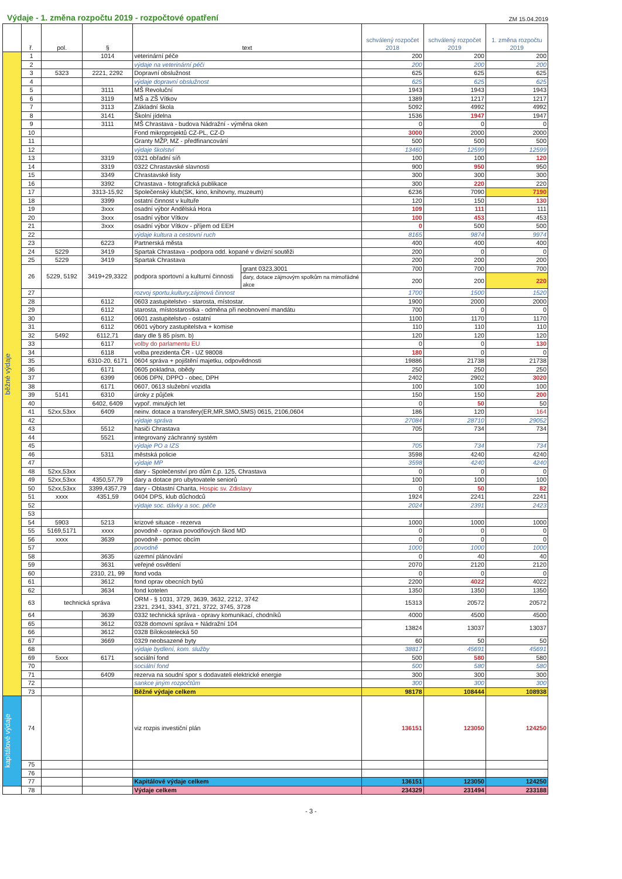Výdaje - 1. změna rozpočtu 2019 - rozpočtové opatření
ZM 15.04.2019
| | ř. | pol. | § | text | | schválený rozpočet 2018 | schválený rozpočet 2019 | 1. změna rozpočtu 2019 |
| --- | --- | --- | --- | --- | --- | --- | --- | --- |
| běžné výdaje | 1 | | 1014 | veterinární péče | | 200 | 200 | 200 |
| | 2 | | | výdaje na veterinární péči | | 200 | 200 | 200 |
| | 3 | 5323 | 2221, 2292 | Dopravní obslužnost | | 625 | 625 | 625 |
| | 4 | | | výdaje dopravní obslužnost | | 625 | 625 | 625 |
| | 5 | | 3111 | MŠ Revoluční | | 1943 | 1943 | 1943 |
| | 6 | | 3119 | MŠ a ZŠ Vítkov | | 1389 | 1217 | 1217 |
| | 7 | | 3113 | Základní škola | | 5092 | 4992 | 4992 |
| | 8 | | 3141 | Školní jídelna | | 1536 | 1947 | 1947 |
| | 9 | | 3111 | MŠ Chrastava - budova Nádražní - výměna oken | | 0 | 0 | 0 |
| | 10 | | | Fond mikroprojektů CZ-PL, CZ-D | | 3000 | 2000 | 2000 |
| | 11 | | | Granty MŽP, MZ - předfinancování | | 500 | 500 | 500 |
| | 12 | | | výdaje školství | | 13460 | 12599 | 12599 |
| | 13 | | 3319 | 0321 obřadní síň | | 100 | 100 | 120 |
| | 14 | | 3319 | 0322 Chrastavské slavnosti | | 900 | 950 | 950 |
| | 15 | | 3349 | Chrastavské listy | | 300 | 300 | 300 |
| | 16 | | 3392 | Chrastava - fotografická publikace | | 300 | 220 | 220 |
| | 17 | | 3313-15,92 | Společenský klub(SK, kino, knihovny, muzeum) | | 6236 | 7090 | 7190 |
| | 18 | | 3399 | ostatní činnost v kultuře | | 120 | 150 | 130 |
| | 19 | | 3xxx | osadní výbor Andělská Hora | | 109 | 111 | 111 |
| | 20 | | 3xxx | osadní výbor Vítkov | | 100 | 453 | 453 |
| | 21 | | 3xxx | osadní výbor Vítkov - příjem od EEH | | 0 | 500 | 500 |
| | 22 | | | výdaje kultura a cestovní ruch | | 8165 | 9874 | 9974 |
| | 23 | | 6223 | Partnerská města | | 400 | 400 | 400 |
| | 24 | 5229 | 3419 | Spartak Chrastava - podpora odd. kopané v divizní soutěži | | 200 | 0 | 0 |
| | 25 | 5229 | 3419 | Spartak Chrastava | | 200 | 200 | 200 |
| | 26 | 5229, 5192 | 3419+29,3322 | podpora sportovní a kulturní činnosti | grant 0323,3001 | 700 | 700 | 700 |
| | | | | | dary, dotace zájmovým spolkům na mimořádné akce | 200 | 200 | 220 |
| | 27 | | | rozvoj sportu,kultury,zájmová činnost | | 1700 | 1500 | 1520 |
| | 28 | | 6112 | 0603 zastupitelstvo - starosta, místostar. | | 1900 | 2000 | 2000 |
| | 29 | | 6112 | starosta, místostarostka - odměna při neobnovení mandátu | | 700 | 0 | 0 |
| | 30 | | 6112 | 0601 zastupitelstvo - ostatní | | 1100 | 1170 | 1170 |
| | 31 | | 6112 | 0601 výbory zastupitelstva + komise | | 110 | 110 | 110 |
| | 32 | 5492 | 6112,71 | dary dle § 85 písm. b) | | 120 | 120 | 120 |
| | 33 | | 6117 | volby do parlamentu EU | | 0 | 0 | 130 |
| | 34 | | 6118 | volba prezidenta ČR - UZ 98008 | | 180 | 0 | 0 |
| | 35 | | 6310-20, 6171 | 0604 správa + pojištění majetku, odpovědnosti | | 19886 | 21738 | 21738 |
| | 36 | | 6171 | 0605 pokladna, obědy | | 250 | 250 | 250 |
| | 37 | | 6399 | 0606 DPN, DPPO - obec, DPH | | 2402 | 2902 | 3020 |
| | 38 | | 6171 | 0607, 0613 služební vozidla | | 100 | 100 | 100 |
| | 39 | 5141 | 6310 | úroky z půjček | | 150 | 150 | 200 |
| | 40 | | 6402, 6409 | vypoř. minulých let | | 0 | 50 | 50 |
| | 41 | 52xx,53xx | 6409 | neinv. dotace a transfery(ER,MR,SMO,SMS) 0615, 2106,0604 | | 186 | 120 | 164 |
| | 42 | | | výdaje správa | | 27084 | 28710 | 29052 |
| | 43 | | 5512 | hasiči Chrastava | | 705 | 734 | 734 |
| | 44 | | 5521 | integrovaný záchranný systém | | | | |
| | 45 | | | výdaje PO a IZS | | 705 | 734 | 734 |
| | 46 | | 5311 | městská policie | | 3598 | 4240 | 4240 |
| | 47 | | | výdaje MP | | 3598 | 4240 | 4240 |
| | 48 | 52xx,53xx | | dary - Společenství pro dům č.p. 125, Chrastava | | 0 | 0 | 0 |
| | 49 | 52xx,53xx | 4350,57,79 | dary a dotace pro ubytovatele seniorů | | 100 | 100 | 100 |
| | 50 | 52xx,53xx | 3399,4357,79 | dary - Oblastní Charita, Hospic sv. Zdislavy | | 0 | 50 | 82 |
| | 51 | xxxx | 4351,59 | 0404 DPS, klub důchodců | | 1924 | 2241 | 2241 |
| | 52 | | | výdaje soc. dávky a soc. péče | | 2024 | 2391 | 2423 |
| | 53 | | | | | | | |
| | 54 | 5903 | 5213 | krizové situace - rezerva | | 1000 | 1000 | 1000 |
| | 55 | 5169,5171 | xxxx | povodně - oprava povodňových škod MD | | 0 | 0 | 0 |
| | 56 | xxxx | 3639 | povodně - pomoc obcím | | 0 | 0 | 0 |
| | 57 | | | povodně | | 1000 | 1000 | 1000 |
| | 58 | | 3635 | územní plánování | | 0 | 40 | 40 |
| | 59 | | 3631 | veřejné osvětlení | | 2070 | 2120 | 2120 |
| | 60 | | 2310, 21, 99 | fond voda | | 0 | 0 | 0 |
| | 61 | | 3612 | fond oprav obecních bytů | | 2200 | 4022 | 4022 |
| | 62 | | 3634 | fond kotelen | | 1350 | 1350 | 1350 |
| | 63 | technická správa | | ORM - § 1031, 3729, 3639, 3632, 2212, 3742 2321, 2341, 3341, 3721, 3722, 3745, 3728 | | 15313 | 20572 | 20572 |
| | 64 | | 3639 | 0332 technická správa - opravy komunikací, chodníků | | 4000 | 4500 | 4500 |
| | 65 | | 3612 | 0328 domovní správa + Nádražní 104 | | 13824 | 13037 | 13037 |
| | 66 | | 3612 | 0328 Bílokostelecká 50 | | | | |
| | 67 | | 3669 | 0329 neobsazené byty | | 60 | 50 | 50 |
| | 68 | | | výdaje bydlení, kom. služby | | 38817 | 45691 | 45691 |
| | 69 | 5xxx | 6171 | sociální fond | | 500 | 580 | 580 |
| | 70 | | | sociální fond | | 500 | 580 | 580 |
| | 71 | | 6409 | rezerva na soudní spor s dodavateli elektrické energie | | 300 | 300 | 300 |
| | 72 | | | sankce jiným rozpočtům | | 300 | 300 | 300 |
| | 73 | | | Běžné výdaje celkem | | 98178 | 108444 | 108938 |
| kapitálové výdaje | 74 | | | viz rozpis investiční plán | | 136151 | 123050 | 124250 |
| | 75 | | | | | | | |
| | 76 | | | | | | | |
| | 77 | | | Kapitálové výdaje celkem | | 136151 | 123050 | 124250 |
| | 78 | | | Výdaje celkem | | 234329 | 231494 | 233188 |
- 3 -